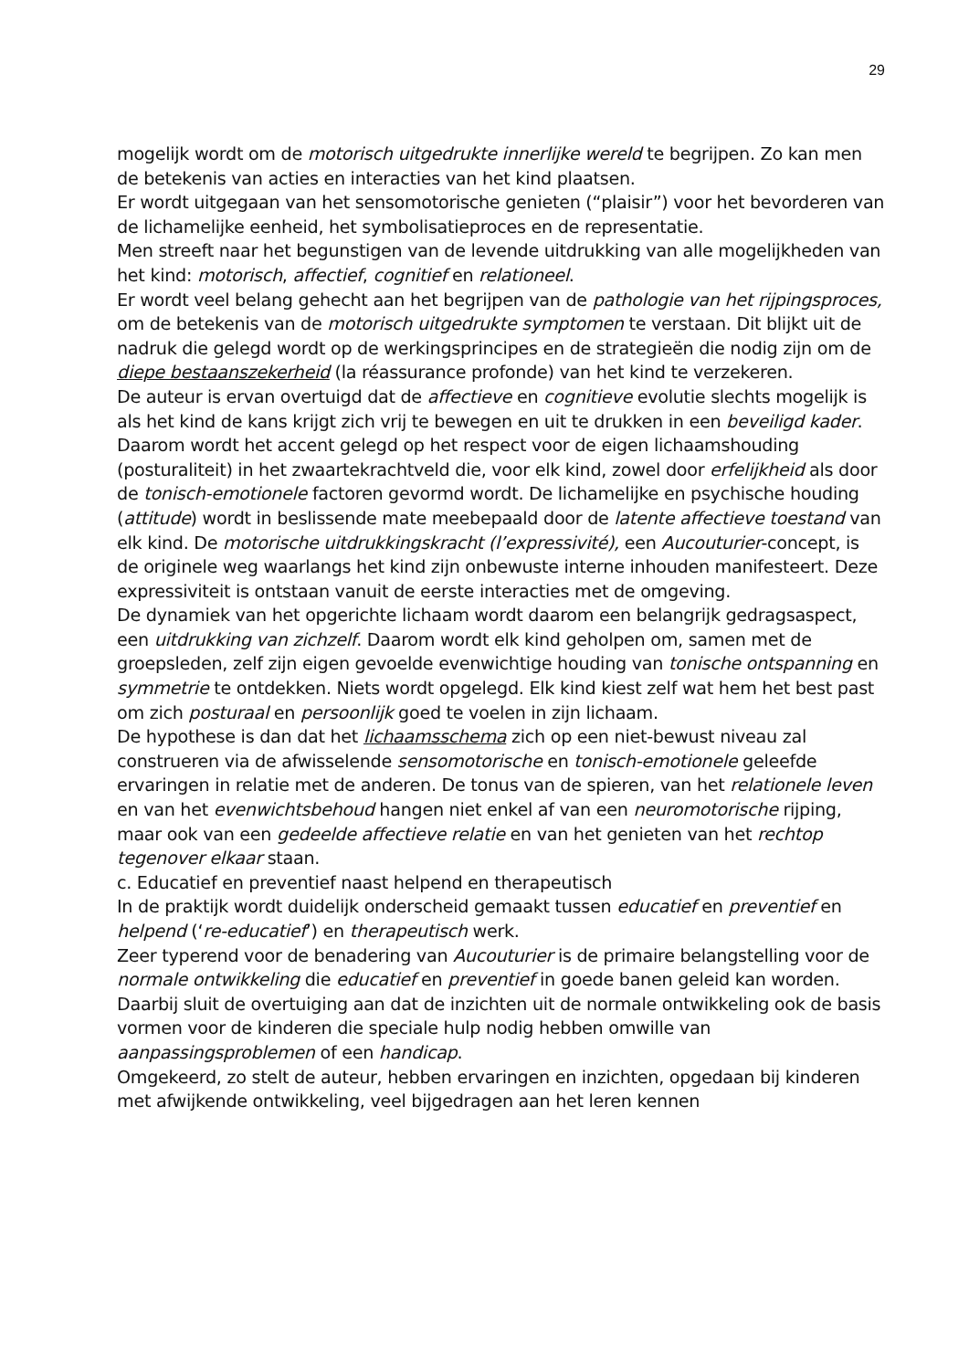29
mogelijk wordt om de motorisch uitgedrukte innerlijke wereld te begrijpen. Zo kan men de betekenis van acties en interacties van het kind plaatsen.
Er wordt uitgegaan van het sensomotorische genieten (“plaisir”) voor het bevorderen van de lichamelijke eenheid, het symbolisatieproces en de representatie.
Men streeft naar het begunstigen van de levende uitdrukking van alle mogelijkheden van het kind: motorisch, affectief, cognitief en relationeel.
Er wordt veel belang gehecht aan het begrijpen van de pathologie van het rijpingsproces, om de betekenis van de motorisch uitgedrukte symptomen te verstaan. Dit blijkt uit de nadruk die gelegd wordt op de werkingsprincipes en de strategieën die nodig zijn om de diepe bestaanszekerheid (la réassurance profonde) van het kind te verzekeren.
De auteur is ervan overtuigd dat de affectieve en cognitieve evolutie slechts mogelijk is als het kind de kans krijgt zich vrij te bewegen en uit te drukken in een beveiligd kader.
Daarom wordt het accent gelegd op het respect voor de eigen lichaamshouding (posturaliteit) in het zwaartekrachtveld die, voor elk kind, zowel door erfelijkheid als door de tonisch-emotionele factoren gevormd wordt. De lichamelijke en psychische houding (attitude) wordt in beslissende mate meebepaald door de latente affectieve toestand van elk kind. De motorische uitdrukkingskracht (l’expressivité), een Aucouturier-concept, is de originele weg waarlangs het kind zijn onbewuste interne inhouden manifesteert. Deze expressiviteit is ontstaan vanuit de eerste interacties met de omgeving.
De dynamiek van het opgerichte lichaam wordt daarom een belangrijk gedragsaspect, een uitdrukking van zichzelf. Daarom wordt elk kind geholpen om, samen met de groepsleden, zelf zijn eigen gevoelde evenwichtige houding van tonische ontspanning en symmetrie te ontdekken. Niets wordt opgelegd. Elk kind kiest zelf wat hem het best past om zich posturaal en persoonlijk goed te voelen in zijn lichaam.
De hypothese is dan dat het lichaamsschema zich op een niet-bewust niveau zal construeren via de afwisselende sensomotorische en tonisch-emotionele geleefde ervaringen in relatie met de anderen. De tonus van de spieren, van het relationele leven en van het evenwichtsbehoud hangen niet enkel af van een neuromotorische rijping, maar ook van een gedeelde affectieve relatie en van het genieten van het rechtop tegenover elkaar staan.
c. Educatief en preventief naast helpend en therapeutisch
In de praktijk wordt duidelijk onderscheid gemaakt tussen educatief en preventief en helpend (‘re-educatief’) en therapeutisch werk.
Zeer typerend voor de benadering van Aucouturier is de primaire belangstelling voor de normale ontwikkeling die educatief en preventief in goede banen geleid kan worden. Daarbij sluit de overtuiging aan dat de inzichten uit de normale ontwikkeling ook de basis vormen voor de kinderen die speciale hulp nodig hebben omwille van aanpassingsproblemen of een handicap.
Omgekeerd, zo stelt de auteur, hebben ervaringen en inzichten, opgedaan bij kinderen met afwijkende ontwikkeling, veel bijgedragen aan het leren kennen